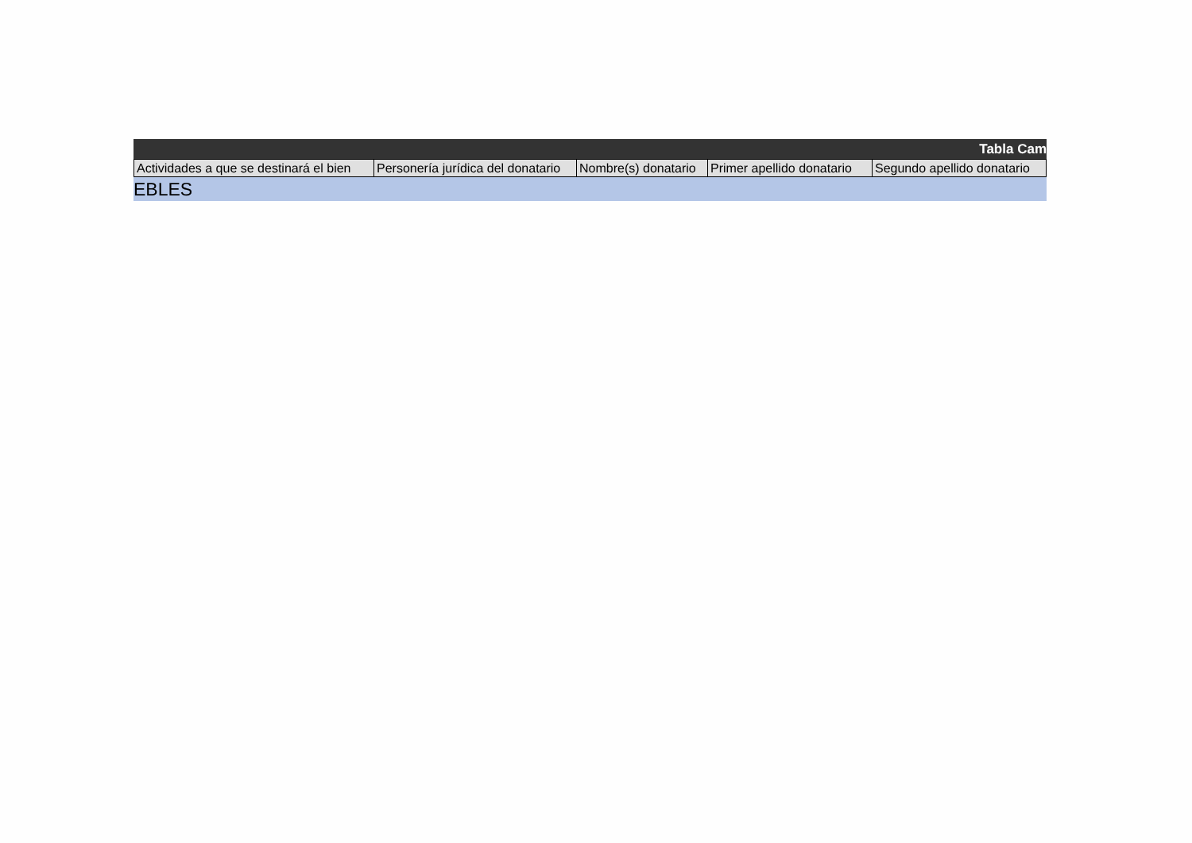Tabla Cam
| Actividades a que se destinará el bien | Personería jurídica del donatario | Nombre(s) donatario | Primer apellido donatario | Segundo apellido donatario |
| --- | --- | --- | --- | --- |
EBLES